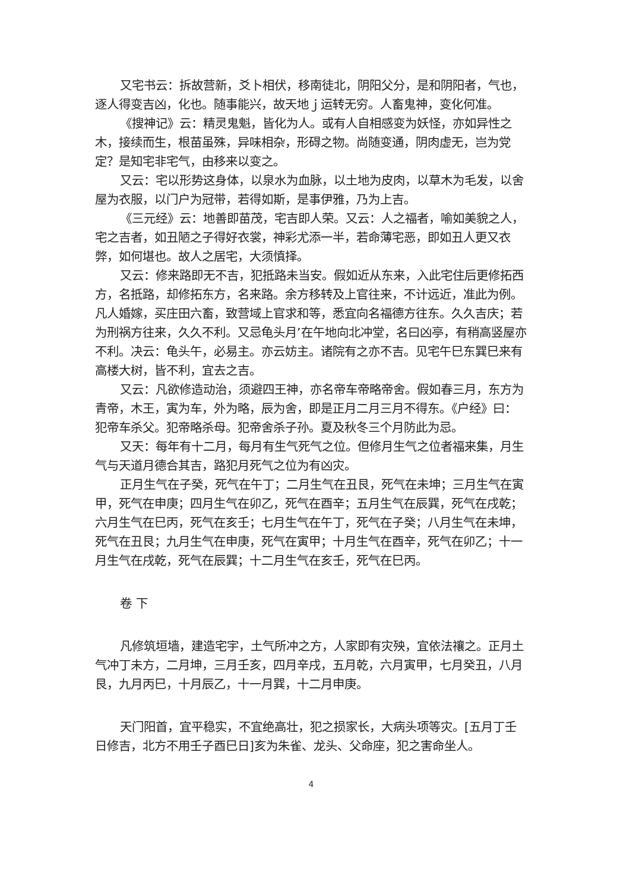又宅书云：拆故营新，爻卜相伏，移南徒北，阴阳父分，是和阴阳者，气也，逐人得变吉凶，化也。随事能兴，故天地ｊ运转无穷。人畜鬼神，变化何准。
《搜神记》云：精灵鬼魁，皆化为人。或有人自相感变为妖怪，亦如异性之木，接续而生，根苗虽殊，异味相杂，形碍之物。尚随变通，阴肉虚无，岂为党定？是知宅非宅气，由移来以变之。
又云：宅以形势这身体，以泉水为血脉，以土地为皮肉，以草木为毛发，以舍屋为衣服，以门户为冠带，若得如斯，是事伊雅，乃为上吉。
《三元经》云：地善即苗茂，宅吉即人荣。又云：人之福者，喻如美貌之人，宅之吉者，如丑陋之子得好衣裳，神彩尤添一半，若命薄宅恶，即如丑人更又衣弊，如何堪也。故人之居宅，大须慎择。
又云：修来路即无不吉，犯抵路未当安。假如近从东来，入此宅住后更修拓西方，名抵路，却修拓东方，名来路。余方移转及上官往来，不计远近，准此为例。凡人婚嫁，买庄田六畜，致营域上官求和等，悉宜向名福德方往东。久久吉庆；若为刑祸方往来，久久不利。又忌龟头月’在午地向北冲堂，名曰凶亭，有稍高竖屋亦不利。决云：龟头午，必易主。亦云妨主。诸院有之亦不吉。见宅午巳东巽巳来有高楼大树，皆不利，宜去之吉。
又云：凡欲修造动治，须避四王神，亦名帝车帝略帝舍。假如春三月，东方为青帝，木王，寅为车，外为略，辰为舍，即是正月二月三月不得东。《户经》曰：犯帝车杀父。犯帝略杀母。犯帝舍杀子孙。夏及秋冬三个月防此为忌。
又天：每年有十二月，每月有生气死气之位。但修月生气之位者福来集，月生气与天道月德合其吉，路犯月死气之位为有凶灾。
正月生气在子癸，死气在午丁；二月生气在丑艮，死气在未坤；三月生气在寅甲，死气在申庚；四月生气在卯乙，死气在酉辛；五月生气在辰巽，死气在戌乾；六月生气在巳丙，死气在亥壬；七月生气在午丁，死气在子癸；八月生气在未坤，死气在丑艮；九月生气在申庚，死气在寅甲；十月生气在酉辛，死气在卯乙；十一月生气在戌乾，死气在辰巽；十二月生气在亥壬，死气在巳丙。
卷 下
凡修筑垣墙，建造宅宇，土气所冲之方，人家即有灾殃，宜依法禳之。正月土气冲丁未方，二月坤，三月壬亥，四月辛戌，五月乾，六月寅甲，七月癸丑，八月艮，九月丙巳，十月辰乙，十一月巽，十二月申庚。
天门阳首，宜平稳实，不宜绝高壮，犯之损家长，大病头项等灾。[五月丁壬日修吉，北方不用壬子酉巳日]亥为朱雀、龙头、父命座，犯之害命坐人。
4